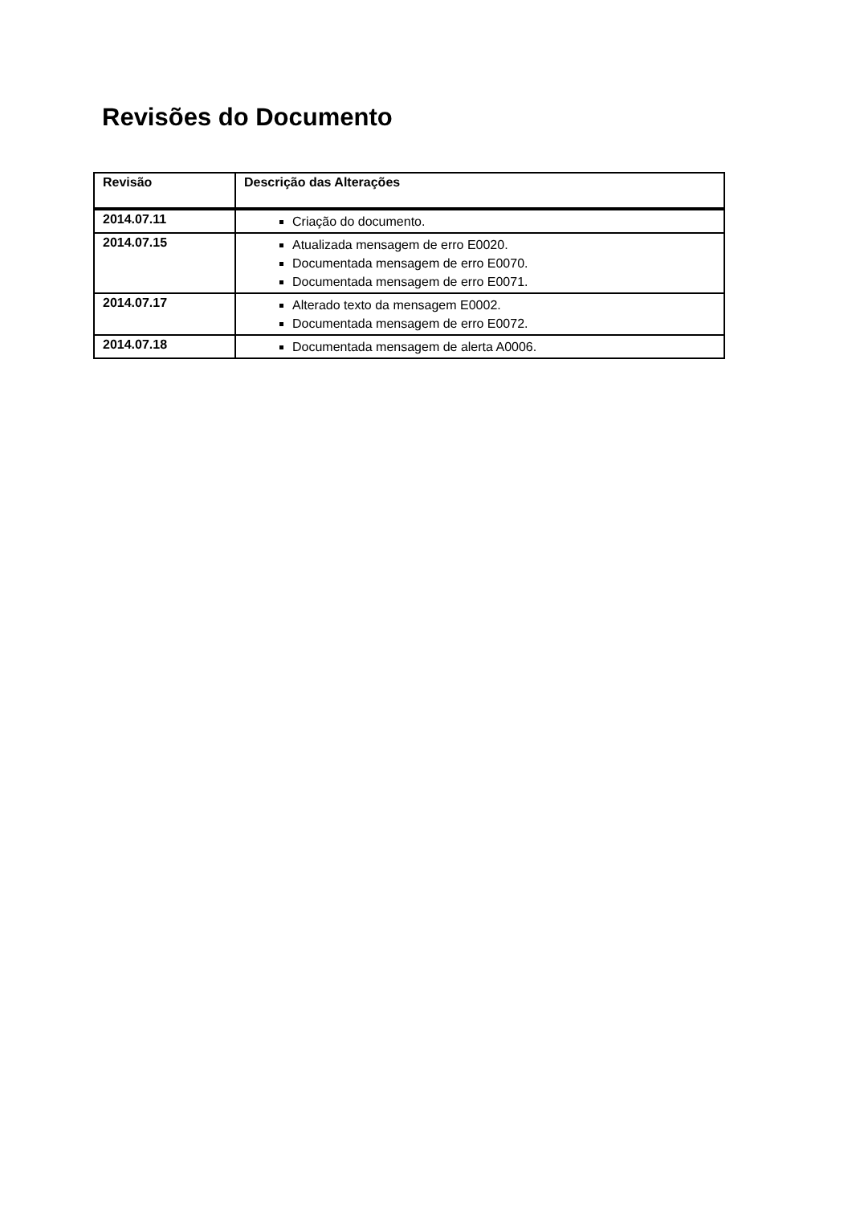Revisões do Documento
| Revisão | Descrição das Alterações |
| --- | --- |
| 2014.07.11 | Criação do documento. |
| 2014.07.15 | Atualizada mensagem de erro E0020. Documentada mensagem de erro E0070. Documentada mensagem de erro E0071. |
| 2014.07.17 | Alterado texto da mensagem E0002. Documentada mensagem de erro E0072. |
| 2014.07.18 | Documentada mensagem de alerta A0006. |